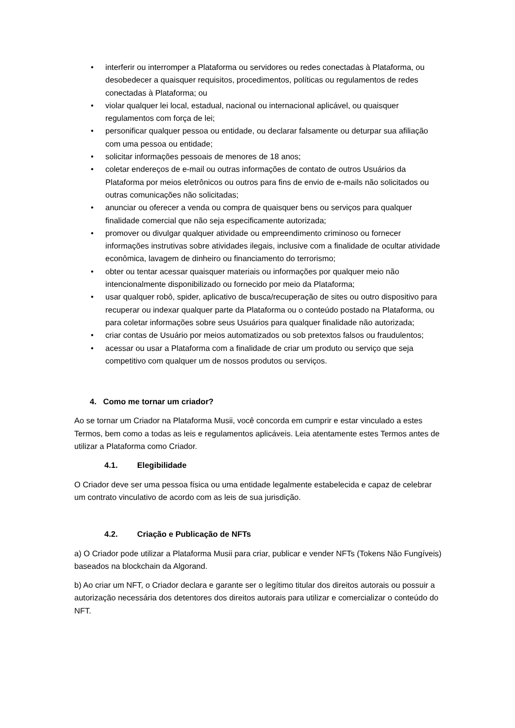• interferir ou interromper a Plataforma ou servidores ou redes conectadas à Plataforma, ou desobedecer a quaisquer requisitos, procedimentos, políticas ou regulamentos de redes conectadas à Plataforma; ou
• violar qualquer lei local, estadual, nacional ou internacional aplicável, ou quaisquer regulamentos com força de lei;
• personificar qualquer pessoa ou entidade, ou declarar falsamente ou deturpar sua afiliação com uma pessoa ou entidade;
• solicitar informações pessoais de menores de 18 anos;
• coletar endereços de e-mail ou outras informações de contato de outros Usuários da Plataforma por meios eletrônicos ou outros para fins de envio de e-mails não solicitados ou outras comunicações não solicitadas;
• anunciar ou oferecer a venda ou compra de quaisquer bens ou serviços para qualquer finalidade comercial que não seja especificamente autorizada;
• promover ou divulgar qualquer atividade ou empreendimento criminoso ou fornecer informações instrutivas sobre atividades ilegais, inclusive com a finalidade de ocultar atividade econômica, lavagem de dinheiro ou financiamento do terrorismo;
• obter ou tentar acessar quaisquer materiais ou informações por qualquer meio não intencionalmente disponibilizado ou fornecido por meio da Plataforma;
• usar qualquer robô, spider, aplicativo de busca/recuperação de sites ou outro dispositivo para recuperar ou indexar qualquer parte da Plataforma ou o conteúdo postado na Plataforma, ou para coletar informações sobre seus Usuários para qualquer finalidade não autorizada;
• criar contas de Usuário por meios automatizados ou sob pretextos falsos ou fraudulentos;
• acessar ou usar a Plataforma com a finalidade de criar um produto ou serviço que seja competitivo com qualquer um de nossos produtos ou serviços.
4. Como me tornar um criador?
Ao se tornar um Criador na Plataforma Musii, você concorda em cumprir e estar vinculado a estes Termos, bem como a todas as leis e regulamentos aplicáveis. Leia atentamente estes Termos antes de utilizar a Plataforma como Criador.
4.1. Elegibilidade
O Criador deve ser uma pessoa física ou uma entidade legalmente estabelecida e capaz de celebrar um contrato vinculativo de acordo com as leis de sua jurisdição.
4.2. Criação e Publicação de NFTs
a) O Criador pode utilizar a Plataforma Musii para criar, publicar e vender NFTs (Tokens Não Fungíveis) baseados na blockchain da Algorand.
b) Ao criar um NFT, o Criador declara e garante ser o legítimo titular dos direitos autorais ou possuir a autorização necessária dos detentores dos direitos autorais para utilizar e comercializar o conteúdo do NFT.